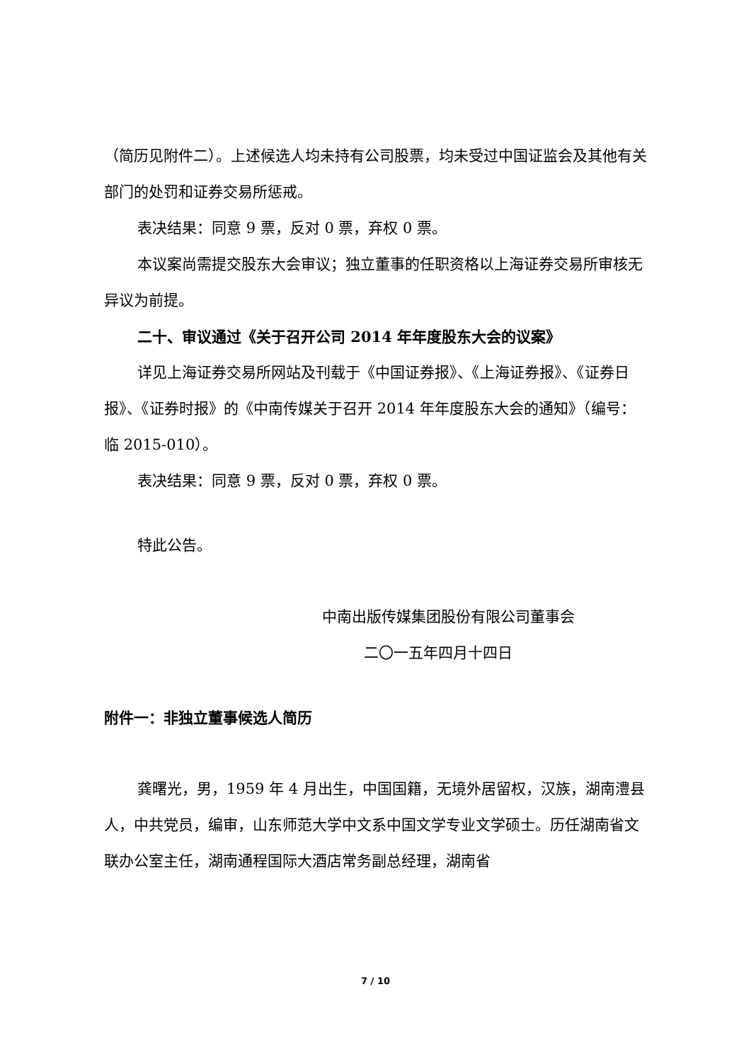（简历见附件二）。上述候选人均未持有公司股票，均未受过中国证监会及其他有关部门的处罚和证券交易所惩戒。
表决结果：同意 9 票，反对 0 票，弃权 0 票。
本议案尚需提交股东大会审议；独立董事的任职资格以上海证券交易所审核无异议为前提。
二十、审议通过《关于召开公司 2014 年年度股东大会的议案》
详见上海证券交易所网站及刊载于《中国证券报》、《上海证券报》、《证券日报》、《证券时报》的《中南传媒关于召开 2014 年年度股东大会的通知》（编号：临 2015-010）。
表决结果：同意 9 票，反对 0 票，弃权 0 票。
特此公告。
中南出版传媒集团股份有限公司董事会
二〇一五年四月十四日
附件一：非独立董事候选人简历
龚曙光，男，1959 年 4 月出生，中国国籍，无境外居留权，汉族，湖南澧县人，中共党员，编审，山东师范大学中文系中国文学专业文学硕士。历任湖南省文联办公室主任，湖南通程国际大酒店常务副总经理，湖南省
7 / 10